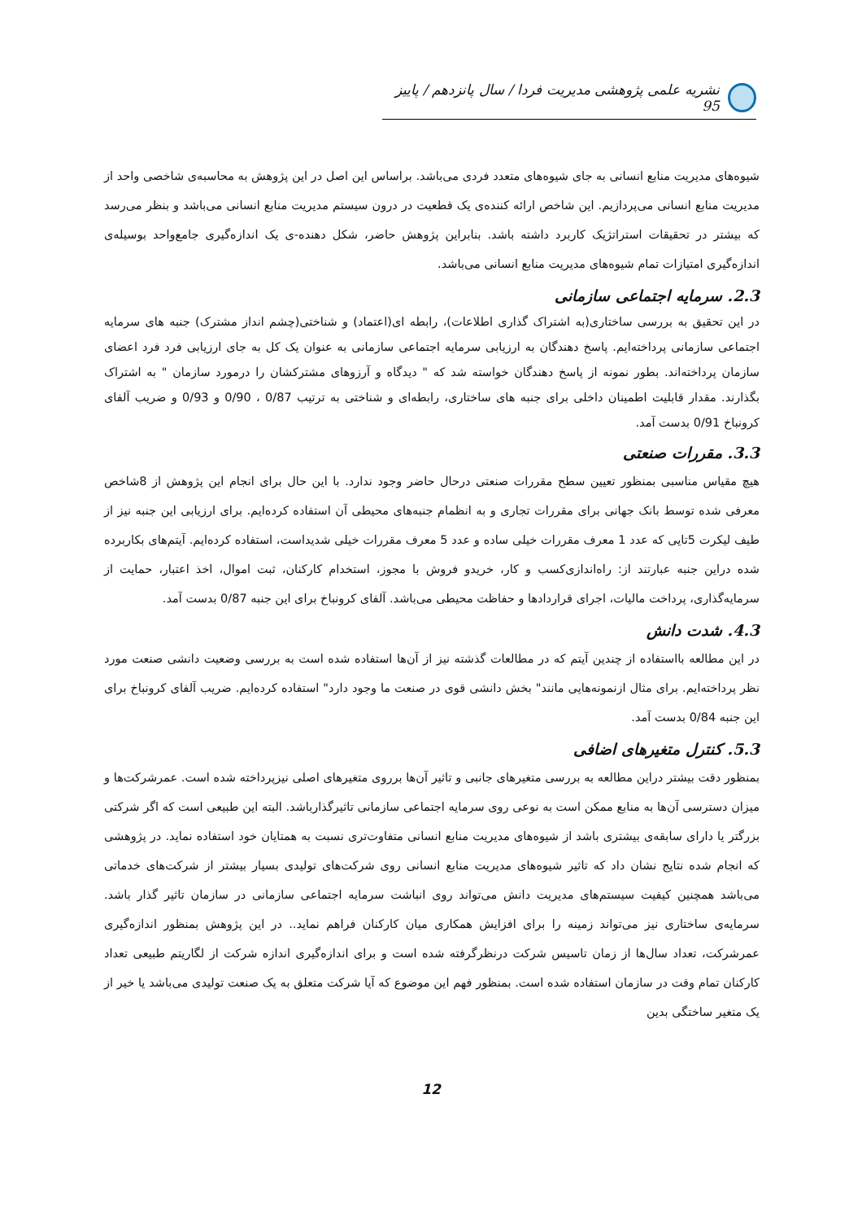نشریه علمی پژوهشی مدیریت فردا / سال پانزدهم / پاییز 95
شیوه‌های مدیریت منابع انسانی به جای شیوه‌های متعدد فردی می‌باشد. براساس این اصل در این پژوهش به محاسبه‌ی شاخصی واحد از مدیریت منابع انسانی می‌پردازیم. این شاخص ارائه کننده‌ی یک قطعیت در درون سیستم مدیریت منابع انسانی می‌باشد و بنظر می‌رسد که بیشتر در تحقیقات استراتژیک کاربرد داشته باشد. بنابراین پژوهش حاضر، شکل دهنده-ی یک اندازه‌گیری جامع‌واحد بوسیله‌ی اندازه‌گیری امتیازات تمام شیوه‌های مدیریت منابع انسانی می‌باشد.
2.3. سرمایه اجتماعی سازمانی
در این تحقیق به بررسی ساختاری(به اشتراک گذاری اطلاعات)، رابطه ای(اعتماد) و شناختی(چشم انداز مشترک) جنبه های سرمایه اجتماعی سازمانی پرداخته‌ایم. پاسخ دهندگان به ارزیابی سرمایه اجتماعی سازمانی به عنوان یک کل به جای ارزیابی فرد فرد اعضای سازمان پرداخته‌اند. بطور نمونه از پاسخ دهندگان خواسته شد که " دیدگاه و آرزوهای مشترکشان را درمورد سازمان " به اشتراک بگذارند. مقدار قابلیت اطمینان داخلی برای جنبه های ساختاری، رابطه‌ای و شناختی به ترتیب 0/87 ، 0/90 و 0/93 و ضریب آلفای کرونباخ 0/91 بدست آمد.
3.3. مقررات صنعتی
هیچ مقیاس مناسبی بمنظور تعیین سطح مقررات صنعتی درحال حاضر وجود ندارد. با این حال برای انجام این پژوهش از 8شاخص معرفی شده توسط بانک جهانی برای مقررات تجاری و به انظمام جنبه‌های محیطی آن استفاده کرده‌ایم. برای ارزیابی این جنبه نیز از طیف لیکرت 5تایی که عدد 1 معرف مقررات خیلی ساده و عدد 5 معرف مقررات خیلی شدیداست، استفاده کرده‌ایم. آیتم‌های بکاربرده شده دراین جنبه عبارتند از: راه‌اندازی‌کسب و کار، خریدو فروش با مجوز، استخدام کارکنان، ثبت اموال، اخذ اعتبار، حمایت از سرمایه‌گذاری، پرداخت مالیات، اجرای قراردادها و حفاظت محیطی می‌باشد. آلفای کرونباخ برای این جنبه 0/87 بدست آمد.
4.3. شدت دانش
در این مطالعه بااستفاده از چندین آیتم که در مطالعات گذشته نیز از آن‌ها استفاده شده است به بررسی وضعیت دانشی صنعت مورد نظر پرداخته‌ایم. برای مثال ازنمونه‌هایی مانند" بخش دانشی قوی در صنعت ما وجود دارد" استفاده کرده‌ایم. ضریب آلفای کرونباخ برای این جنبه 0/84 بدست آمد.
5.3. کنترل متغیرهای اضافی
بمنظور دقت بیشتر دراین مطالعه به بررسی متغیرهای جانبی و تاثیر آن‌ها برروی متغیرهای اصلی نیزپرداخته شده است. عمرشرکت‌ها و میزان دسترسی آن‌ها به منابع ممکن است به نوعی روی سرمایه اجتماعی سازمانی تاثیرگذارباشد. البته این طبیعی است که اگر شرکتی بزرگتر یا دارای سابقه‌ی بیشتری باشد از شیوه‌های مدیریت منابع انسانی متفاوت‌تری نسبت به همتایان خود استفاده نماید. در پژوهشی که انجام شده نتایج نشان داد که تاثیر شیوه‌های مدیریت منابع انسانی روی شرکت‌های تولیدی بسیار بیشتر از شرکت‌های خدماتی می‌باشد همچنین کیفیت سیستم‌های مدیریت دانش می‌تواند روی انباشت سرمایه اجتماعی سازمانی در سازمان تاثیر گذار باشد. سرمایه‌ی ساختاری نیز می‌تواند زمینه را برای افزایش همکاری میان کارکنان فراهم نماید.. در این پژوهش بمنظور اندازه‌گیری عمرشرکت، تعداد سال‌ها از زمان تاسیس شرکت درنظرگرفته شده است و برای اندازه‌گیری اندازه شرکت از لگاریتم طبیعی تعداد کارکنان تمام وقت در سازمان استفاده شده است. بمنظور فهم این موضوع که آیا شرکت متعلق به یک صنعت تولیدی می‌باشد یا خیر از یک متغیر ساختگی بدین
12